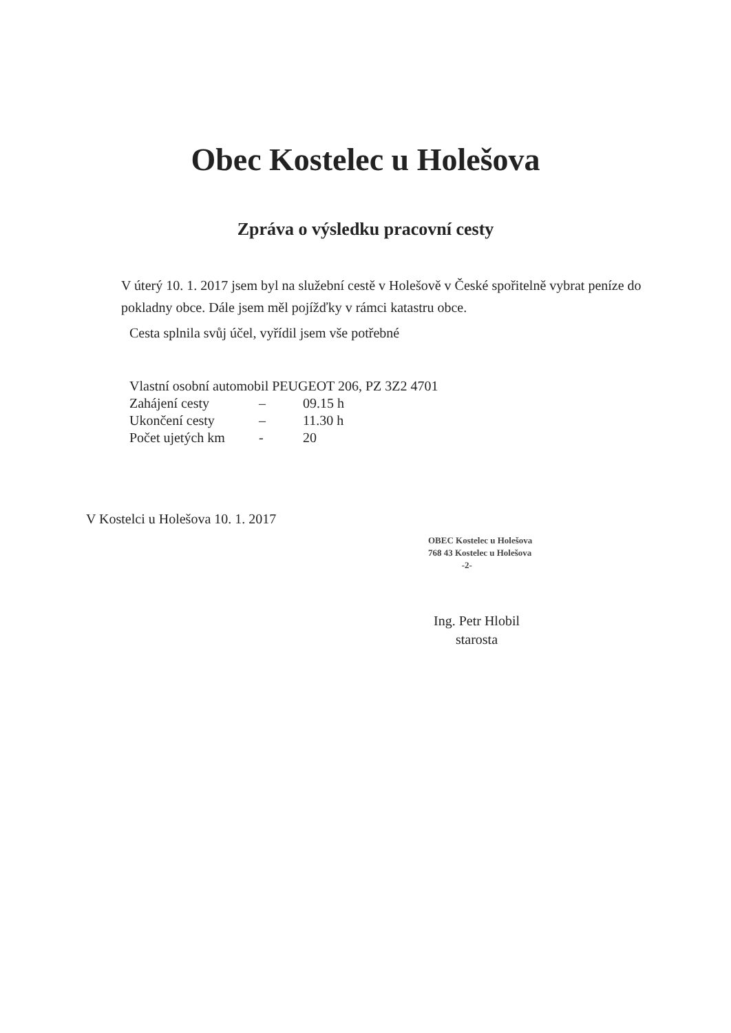Obec Kostelec u Holešova
Zpráva o výsledku pracovní cesty
V úterý 10. 1. 2017 jsem byl na služební cestě v Holešově v České spořitelně vybrat peníze do pokladny obce. Dále jsem měl pojížďky v rámci katastru obce.
Cesta splnila svůj účel, vyřídil jsem vše potřebné
Vlastní osobní automobil PEUGEOT 206, PZ 3Z2 4701
Zahájení cesty – 09.15 h
Ukončení cesty – 11.30 h
Počet ujetých km - 20
V Kostelci u Holešova 10. 1. 2017
OBEC Kostelec u Holešova
768 43 Kostelec u Holešova
-2-
Ing. Petr Hlobil
starosta